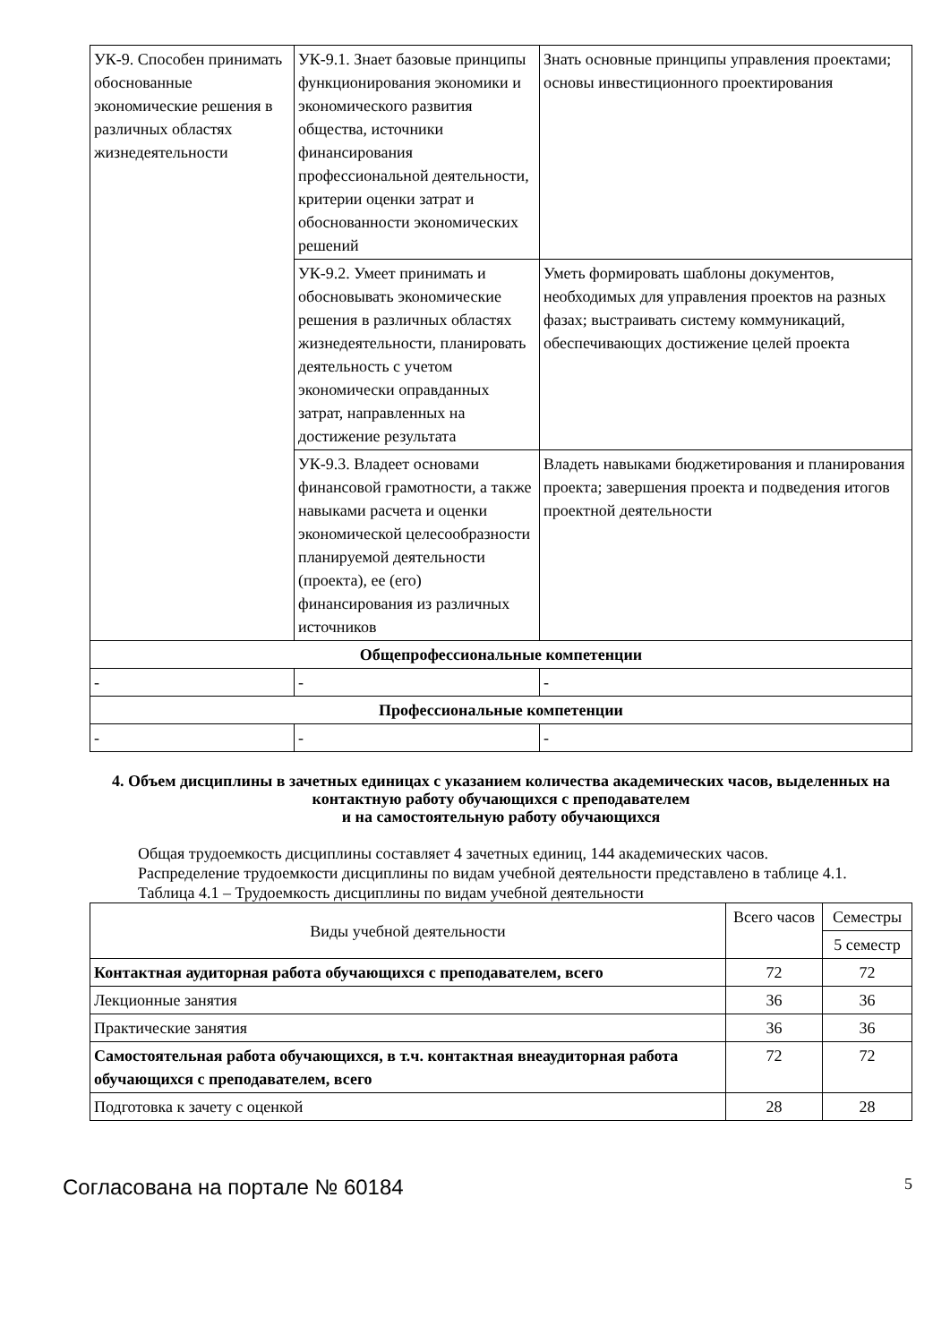| УК-9. Способен принимать обоснованные экономические решения в различных областях жизнедеятельности | УК-9.1. Знает базовые принципы функционирования экономики и экономического развития общества, источники финансирования профессиональной деятельности, критерии оценки затрат и обоснованности экономических решений | Знать основные принципы управления проектами; основы инвестиционного проектирования |
| | УК-9.2. Умеет принимать и обосновывать экономические решения в различных областях жизнедеятельности, планировать деятельность с учетом экономически оправданных затрат, направленных на достижение результата | Уметь формировать шаблоны документов, необходимых для управления проектов на разных фазах; выстраивать систему коммуникаций, обеспечивающих достижение целей проекта |
| | УК-9.3. Владеет основами финансовой грамотности, а также навыками расчета и оценки экономической целесообразности планируемой деятельности (проекта), ее (его) финансирования из различных источников | Владеть навыками бюджетирования и планирования проекта; завершения проекта и подведения итогов проектной деятельности |
| Общепрофессиональные компетенции | | |
| - | - | - |
| Профессиональные компетенции | | |
| - | - | - |
4. Объем дисциплины в зачетных единицах с указанием количества академических часов, выделенных на контактную работу обучающихся с преподавателем
и на самостоятельную работу обучающихся
Общая трудоемкость дисциплины составляет 4 зачетных единиц, 144 академических часов.
Распределение трудоемкости дисциплины по видам учебной деятельности представлено в таблице 4.1.
Таблица 4.1 – Трудоемкость дисциплины по видам учебной деятельности
| Виды учебной деятельности | Всего часов | Семестры |
| --- | --- | --- |
| | | 5 семестр |
| Контактная аудиторная работа обучающихся с преподавателем, всего | 72 | 72 |
| Лекционные занятия | 36 | 36 |
| Практические занятия | 36 | 36 |
| Самостоятельная работа обучающихся, в т.ч. контактная внеаудиторная работа обучающихся с преподавателем, всего | 72 | 72 |
| Подготовка к зачету с оценкой | 28 | 28 |
Согласована на портале № 60184 5